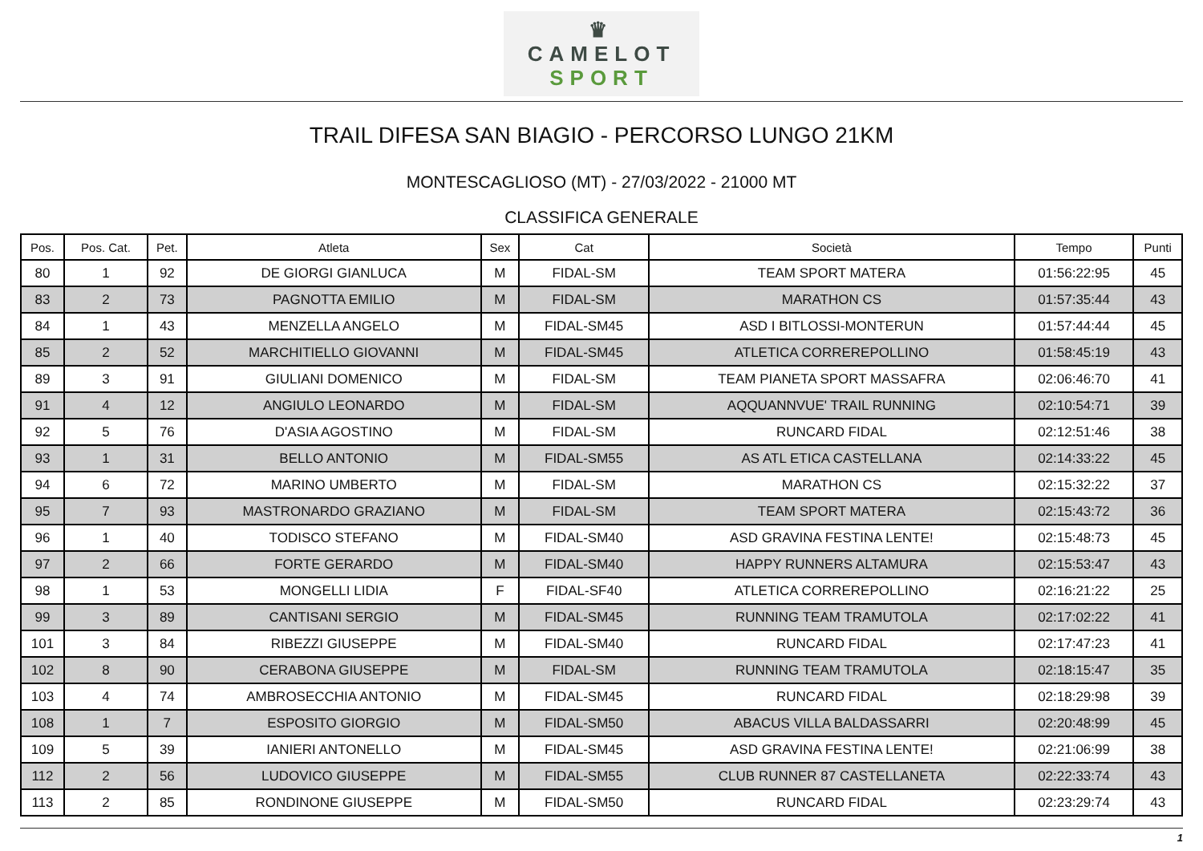♛
CAMELOT
SPORT
TRAIL DIFESA SAN BIAGIO - PERCORSO LUNGO 21KM
MONTESCAGLIOSO (MT) - 27/03/2022 - 21000 MT
CLASSIFICA GENERALE
| Pos. | Pos. Cat. | Pet. | Atleta | Sex | Cat | Società | Tempo | Punti |
| --- | --- | --- | --- | --- | --- | --- | --- | --- |
| 80 | 1 | 92 | DE GIORGI GIANLUCA | M | FIDAL-SM | TEAM SPORT MATERA | 01:56:22:95 | 45 |
| 83 | 2 | 73 | PAGNOTTA EMILIO | M | FIDAL-SM | MARATHON CS | 01:57:35:44 | 43 |
| 84 | 1 | 43 | MENZELLA ANGELO | M | FIDAL-SM45 | ASD I BITLOSSI-MONTERUN | 01:57:44:44 | 45 |
| 85 | 2 | 52 | MARCHITIELLO GIOVANNI | M | FIDAL-SM45 | ATLETICA CORREREPOLLINO | 01:58:45:19 | 43 |
| 89 | 3 | 91 | GIULIANI DOMENICO | M | FIDAL-SM | TEAM PIANETA SPORT MASSAFRA | 02:06:46:70 | 41 |
| 91 | 4 | 12 | ANGIULO LEONARDO | M | FIDAL-SM | AQQUANNVUE' TRAIL RUNNING | 02:10:54:71 | 39 |
| 92 | 5 | 76 | D'ASIA AGOSTINO | M | FIDAL-SM | RUNCARD FIDAL | 02:12:51:46 | 38 |
| 93 | 1 | 31 | BELLO ANTONIO | M | FIDAL-SM55 | AS ATL ETICA CASTELLANA | 02:14:33:22 | 45 |
| 94 | 6 | 72 | MARINO UMBERTO | M | FIDAL-SM | MARATHON CS | 02:15:32:22 | 37 |
| 95 | 7 | 93 | MASTRONARDO GRAZIANO | M | FIDAL-SM | TEAM SPORT MATERA | 02:15:43:72 | 36 |
| 96 | 1 | 40 | TODISCO STEFANO | M | FIDAL-SM40 | ASD GRAVINA FESTINA LENTE! | 02:15:48:73 | 45 |
| 97 | 2 | 66 | FORTE GERARDO | M | FIDAL-SM40 | HAPPY RUNNERS ALTAMURA | 02:15:53:47 | 43 |
| 98 | 1 | 53 | MONGELLI LIDIA | F | FIDAL-SF40 | ATLETICA CORREREPOLLINO | 02:16:21:22 | 25 |
| 99 | 3 | 89 | CANTISANI SERGIO | M | FIDAL-SM45 | RUNNING TEAM TRAMUTOLA | 02:17:02:22 | 41 |
| 101 | 3 | 84 | RIBEZZI GIUSEPPE | M | FIDAL-SM40 | RUNCARD FIDAL | 02:17:47:23 | 41 |
| 102 | 8 | 90 | CERABONA GIUSEPPE | M | FIDAL-SM | RUNNING TEAM TRAMUTOLA | 02:18:15:47 | 35 |
| 103 | 4 | 74 | AMBROSECCHIA ANTONIO | M | FIDAL-SM45 | RUNCARD FIDAL | 02:18:29:98 | 39 |
| 108 | 1 | 7 | ESPOSITO GIORGIO | M | FIDAL-SM50 | ABACUS VILLA BALDASSARRI | 02:20:48:99 | 45 |
| 109 | 5 | 39 | IANIERI ANTONELLO | M | FIDAL-SM45 | ASD GRAVINA FESTINA LENTE! | 02:21:06:99 | 38 |
| 112 | 2 | 56 | LUDOVICO GIUSEPPE | M | FIDAL-SM55 | CLUB RUNNER 87 CASTELLANETA | 02:22:33:74 | 43 |
| 113 | 2 | 85 | RONDINONE GIUSEPPE | M | FIDAL-SM50 | RUNCARD FIDAL | 02:23:29:74 | 43 |
1